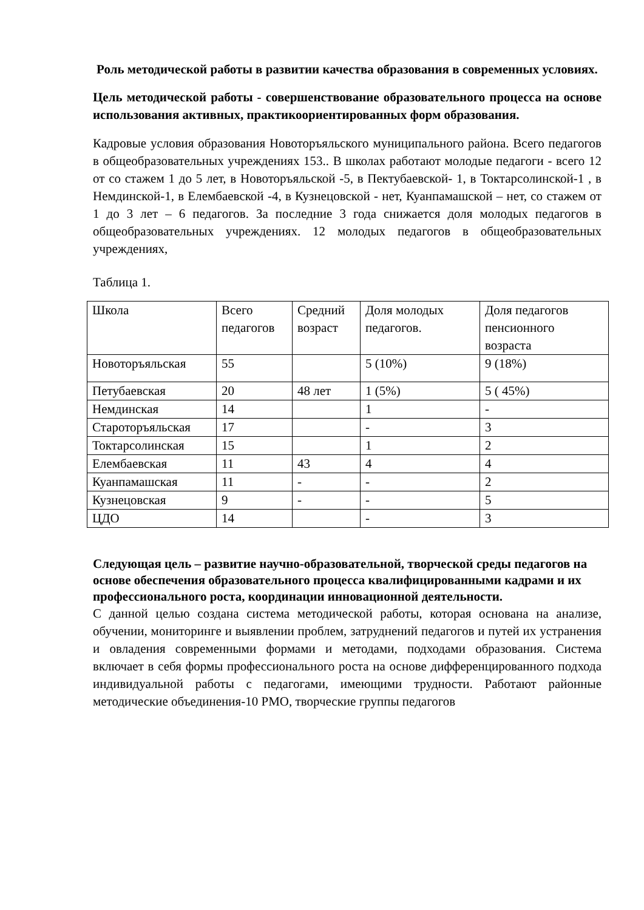Роль методической работы в развитии качества образования в современных условиях.
Цель методической работы - совершенствование образовательного процесса на основе использования активных, практикоориентированных форм образования.
Кадровые условия образования Новоторъяльского муниципального района. Всего педагогов в общеобразовательных учреждениях 153.. В школах работают молодые педагоги - всего 12 от со стажем 1 до 5 лет, в Новоторъяльской -5, в Пектубаевской- 1, в Токтарсолинской-1 , в Немдинской-1, в Елембаевской -4, в Кузнецовской - нет, Куанпамашской – нет, со стажем от 1 до 3 лет – 6 педагогов. За последние 3 года снижается доля молодых педагогов в общеобразовательных учреждениях. 12 молодых педагогов в общеобразовательных учреждениях,
Таблица 1.
| Школа | Всего педагогов | Средний возраст | Доля молодых педагогов. | Доля педагогов пенсионного возраста |
| Новоторъяльская | 55 | | 5 (10%) | 9 (18%) |
| Петубаевская | 20 | 48 лет | 1 (5%) | 5 ( 45%) |
| Немдинская | 14 | | 1 | - |
| Староторъяльская | 17 | | - | 3 |
| Токтарсолинская | 15 | | 1 | 2 |
| Елембаевская | 11 | 43 | 4 | 4 |
| Куанпамашская | 11 | - | - | 2 |
| Кузнецовская | 9 | - | - | 5 |
| ЦДО | 14 | | - | 3 |
Следующая цель – развитие научно-образовательной, творческой среды педагогов на основе обеспечения образовательного процесса квалифицированными кадрами и их профессионального роста, координации инновационной деятельности.
С данной целью создана система методической работы, которая основана на анализе, обучении, мониторинге и выявлении проблем, затруднений педагогов и путей их устранения и овладения современными формами и методами, подходами образования. Система включает в себя формы профессионального роста на основе дифференцированного подхода индивидуальной работы с педагогами, имеющими трудности. Работают районные методические объединения-10 РМО, творческие группы педагогов